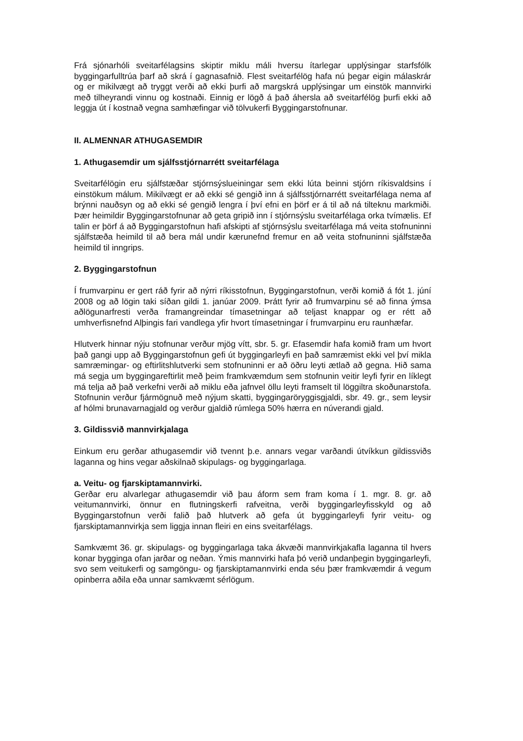Frá sjónarhóli sveitarfélagsins skiptir miklu máli hversu ítarlegar upplýsingar starfsfólk byggingarfulltrúa þarf að skrá í gagnasafnið. Flest sveitarfélög hafa nú þegar eigin málaskrár og er mikilvægt að tryggt verði að ekki þurfi að margskrá upplýsingar um einstök mannvirki með tilheyrandi vinnu og kostnaði. Einnig er lögð á það áhersla að sveitarfélög þurfi ekki að leggja út í kostnað vegna samhæfingar við tölvukerfi Byggingarstofnunar.
II. ALMENNAR ATHUGASEMDIR
1. Athugasemdir um sjálfsstjórnarrétt sveitarfélaga
Sveitarfélögin eru sjálfstæðar stjórnsýslueiningar sem ekki lúta beinni stjórn ríkisvaldsins í einstökum málum. Mikilvægt er að ekki sé gengið inn á sjálfsstjórnarrétt sveitarfélaga nema af brýnni nauðsyn og að ekki sé gengið lengra í því efni en þörf er á til að ná tilteknu markmiði. Þær heimildir Byggingarstofnunar að geta gripið inn í stjórnsýslu sveitarfélaga orka tvímælis. Ef talin er þörf á að Byggingarstofnun hafi afskipti af stjórnsýslu sveitarfélaga má veita stofnuninni sjálfstæða heimild til að bera mál undir kærunefnd fremur en að veita stofnuninni sjálfstæða heimild til inngrips.
2. Byggingarstofnun
Í frumvarpinu er gert ráð fyrir að nýrri ríkisstofnun, Byggingarstofnun, verði komið á fót 1. júní 2008 og að lögin taki síðan gildi 1. janúar 2009. Þrátt fyrir að frumvarpinu sé að finna ýmsa aðlögunarfresti verða framangreindar tímasetningar að teljast knappar og er rétt að umhverfisnefnd Alþingis fari vandlega yfir hvort tímasetningar í frumvarpinu eru raunhæfar.
Hlutverk hinnar nýju stofnunar verður mjög vítt, sbr. 5. gr. Efasemdir hafa komið fram um hvort það gangi upp að Byggingarstofnun gefi út byggingarleyfi en það samræmist ekki vel því mikla samræmingar- og eftirlitshlutverki sem stofnuninni er að öðru leyti ætlað að gegna. Hið sama má segja um byggingareftirlit með þeim framkvæmdum sem stofnunin veitir leyfi fyrir en líklegt má telja að það verkefni verði að miklu eða jafnvel öllu leyti framselt til löggiltra skoðunarstofa. Stofnunin verður fjármögnuð með nýjum skatti, byggingaröryggisgjaldi, sbr. 49. gr., sem leysir af hólmi brunavarnagjald og verður gjaldið rúmlega 50% hærra en núverandi gjald.
3. Gildissvið mannvirkjalaga
Einkum eru gerðar athugasemdir við tvennt þ.e. annars vegar varðandi útvíkkun gildissviðs laganna og hins vegar aðskilnað skipulags- og byggingarlaga.
a. Veitu- og fjarskiptamannvirki.
Gerðar eru alvarlegar athugasemdir við þau áform sem fram koma í 1. mgr. 8. gr. að veitumannvirki, önnur en flutningskerfi rafveitna, verði byggingarleyfisskyld og að Byggingarstofnun verði falið það hlutverk að gefa út byggingarleyfi fyrir veitu- og fjarskiptamannvirkja sem liggja innan fleiri en eins sveitarfélags.
Samkvæmt 36. gr. skipulags- og byggingarlaga taka ákvæði mannvirkjakafla laganna til hvers konar bygginga ofan jarðar og neðan. Ýmis mannvirki hafa þó verið undanþegin byggingarleyfi, svo sem veitukerfi og samgöngu- og fjarskiptamannvirki enda séu þær framkvæmdir á vegum opinberra aðila eða unnar samkvæmt sérlögum.